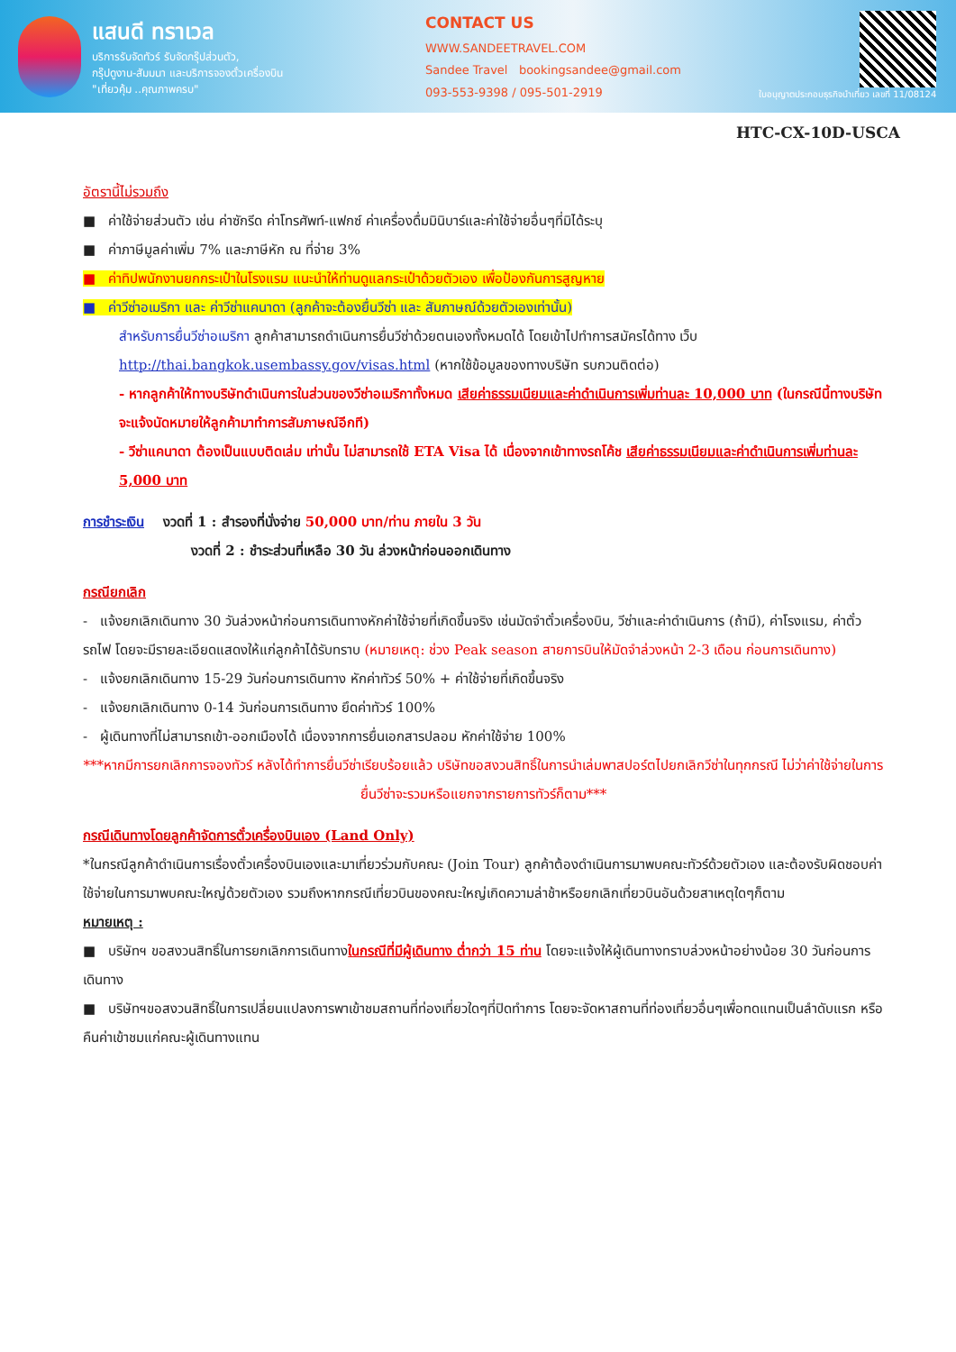แสนดี ทราเวล
บริการรับจัดทัวร์ รับจัดกรุ๊ปส่วนตัว,
กรุ๊ปดูงาน-สัมมนา และบริการจองตั๋วเครื่องบิน
"เที่ยวคุ้ม ..คุณภาพครบ"
CONTACT US
WWW.SANDEETRAVEL.COM
Sandee Travel bookingsandee@gmail.com
093-553-9398 / 095-501-2919
ใบอนุญาตประกอบธุรกิจนำเที่ยว เลขที่ 11/08124
HTC-CX-10D-USCA
อัตรานี้ไม่รวมถึง
■ ค่าใช้จ่ายส่วนตัว เช่น ค่าซักรีด ค่าโทรศัพท์-แฟกซ์ ค่าเครื่องดื่มมินิบาร์และค่าใช้จ่ายอื่นๆที่มิได้ระบุ
■ ค่าภาษีมูลค่าเพิ่ม 7% และภาษีหัก ณ ที่จ่าย 3%
■ ค่าทิปพนักงานยกกระเป๋าในโรงแรม แนะนำให้ท่านดูแลกระเป๋าด้วยตัวเอง เพื่อป้องกันการสูญหาย
■ ค่าวีซ่าอเมริกา และ ค่าวีซ่าแคนาดา (ลูกค้าจะต้องยื่นวีซ่า และ สัมภาษณ์ด้วยตัวเองเท่านั้น)
สำหรับการยื่นวีซ่าอเมริกา ลูกค้าสามารถดำเนินการยื่นวีซ่าด้วยตนเองทั้งหมดได้ โดยเข้าไปทำการสมัครได้ทาง เว็บ http://thai.bangkok.usembassy.gov/visas.html (หากใช้ข้อมูลของทางบริษัท รบกวนติดต่อ)
- หากลูกค้าให้ทางบริษัทดำเนินการในส่วนของวีซ่าอเมริกาทั้งหมด เสียค่าธรรมเนียมและค่าดำเนินการเพิ่มท่านละ 10,000 บาท (ในกรณีนี้ทางบริษัทจะแจ้งนัดหมายให้ลูกค้ามาทำการสัมภาษณ์อีกที)
- วีซ่าแคนาดา ต้องเป็นแบบติดเล่ม เท่านั้น ไม่สามารถใช้ ETA Visa ได้ เนื่องจากเข้าทางรถโค้ช เสียค่าธรรมเนียมและค่าดำเนินการเพิ่มท่านละ 5,000 บาท
การชำระเงิน งวดที่ 1 : สำรองที่นั่งจ่าย 50,000 บาท/ท่าน ภายใน 3 วัน
งวดที่ 2 : ชำระส่วนที่เหลือ 30 วัน ล่วงหน้าก่อนออกเดินทาง
กรณียกเลิก
- แจ้งยกเลิกเดินทาง 30 วันล่วงหน้าก่อนการเดินทางหักค่าใช้จ่ายที่เกิดขึ้นจริง เช่นมัดจำตั๋วเครื่องบิน, วีซ่าและค่าดำเนินการ (ถ้ามี), ค่าโรงแรม, ค่าตั๋วรถไฟ โดยจะมีรายละเอียดแสดงให้แก่ลูกค้าได้รับทราบ (หมายเหตุ: ช่วง Peak season สายการบินให้มัดจำล่วงหน้า 2-3 เดือน ก่อนการเดินทาง)
- แจ้งยกเลิกเดินทาง 15-29 วันก่อนการเดินทาง หักค่าทัวร์ 50% + ค่าใช้จ่ายที่เกิดขึ้นจริง
- แจ้งยกเลิกเดินทาง 0-14 วันก่อนการเดินทาง ยึดค่าทัวร์ 100%
- ผู้เดินทางที่ไม่สามารถเข้า-ออกเมืองได้ เนื่องจากการยื่นเอกสารปลอม หักค่าใช้จ่าย 100%
***หากมีการยกเลิกการจองทัวร์ หลังได้ทำการยื่นวีซ่าเรียบร้อยแล้ว บริษัทขอสงวนสิทธิ์ในการนำเล่มพาสปอร์ตไปยกเลิกวีซ่าในทุกกรณี ไม่ว่าค่าใช้จ่ายในการยื่นวีซ่าจะรวมหรือแยกจากรายการทัวร์ก็ตาม***
กรณีเดินทางโดยลูกค้าจัดการตั๋วเครื่องบินเอง (Land Only)
*ในกรณีลูกค้าดำเนินการเรื่องตั๋วเครื่องบินเองและมาเที่ยวร่วมกับคณะ (Join Tour) ลูกค้าต้องดำเนินการมาพบคณะทัวร์ด้วยตัวเอง และต้องรับผิดชอบค่าใช้จ่ายในการมาพบคณะใหญ่ด้วยตัวเอง รวมถึงหากกรณีเที่ยวบินของคณะใหญ่เกิดความล่าช้าหรือยกเลิกเที่ยวบินอันด้วยสาเหตุใดๆก็ตาม
หมายเหตุ :
■ บริษัทฯ ขอสงวนสิทธิ์ในการยกเลิกการเดินทางในกรณีที่มีผู้เดินทาง ต่ำกว่า 15 ท่าน โดยจะแจ้งให้ผู้เดินทางทราบล่วงหน้าอย่างน้อย 30 วันก่อนการเดินทาง
■ บริษัทฯขอสงวนสิทธิ์ในการเปลี่ยนแปลงการพาเข้าชมสถานที่ท่องเที่ยวใดๆที่ปิดทำการ โดยจะจัดหาสถานที่ท่องเที่ยวอื่นๆเพื่อทดแทนเป็นลำดับแรก หรือคืนค่าเข้าชมแก่คณะผู้เดินทางแทน